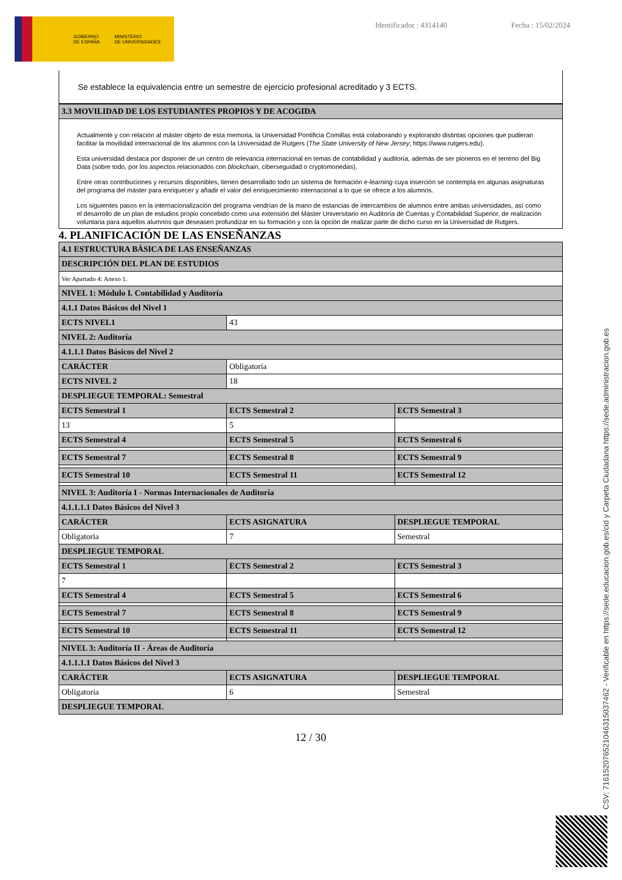GOBIERNO
DE ESPAÑA MINISTERIO
DE UNIVERSIDADES
Identificador : 4314140 Fecha : 15/02/2024
Se establece la equivalencia entre un semestre de ejercicio profesional acreditado y 3 ECTS.
| 3.3 MOVILIDAD DE LOS ESTUDIANTES PROPIOS Y DE ACOGIDA |
Actualmente y con relación al máster objeto de esta memoria, la Universidad Pontificia Comillas está colaborando y explorando distintas opciones que pudieran facilitar la movilidad internacional de los alumnos con la Universidad de Rutgers (The State University of New Jersey; https://www.rutgers.edu).
Esta universidad destaca por disponer de un centro de relevancia internacional en temas de contabilidad y auditoría, además de ser pioneros en el terreno del Big Data (sobre todo, por los aspectos relacionados con blockchain, ciberseguidad o cryptomonedas).
Entre otras contribuciones y recursos disponibles, tienen desarrollado todo un sistema de formación e-learning cuya inserción se contempla en algunas asignaturas del programa del máster para enriquecer y añadir el valor del enriquecimiento internacional a lo que se ofrece a los alumnos.
Los siguientes pasos en la internacionalización del programa vendrían de la mano de estancias de intercambios de alumnos entre ambas universidades, así como el desarrollo de un plan de estudios propio concebido como una extensión del Máster Universitario en Auditoría de Cuentas y Contabilidad Superior, de realización voluntaria para aquellos alumnos que deseasen profundizar en su formación y con la opción de realizar parte de dicho curso en la Universidad de Rutgers.
4. PLANIFICACIÓN DE LAS ENSEÑANZAS
| 4.1 ESTRUCTURA BÁSICA DE LAS ENSEÑANZAS | | |
| DESCRIPCIÓN DEL PLAN DE ESTUDIOS | | |
| Ver Apartado 4: Anexo 1. | | |
| NIVEL 1: Módulo I. Contabilidad y Auditoría | | |
| 4.1.1 Datos Básicos del Nivel 1 | | |
| ECTS NIVEL1 | 43 | |
| NIVEL 2: Auditoría | | |
| 4.1.1.1 Datos Básicos del Nivel 2 | | |
| CARÁCTER | Obligatoria | |
| ECTS NIVEL 2 | 18 | |
| DESPLIEGUE TEMPORAL: Semestral | | |
| ECTS Semestral 1 | ECTS Semestral 2 | ECTS Semestral 3 |
| 13 | 5 | |
| ECTS Semestral 4 | ECTS Semestral 5 | ECTS Semestral 6 |
| ECTS Semestral 7 | ECTS Semestral 8 | ECTS Semestral 9 |
| ECTS Semestral 10 | ECTS Semestral 11 | ECTS Semestral 12 |
| NIVEL 3: Auditoría I - Normas Internacionales de Auditoría | | |
| 4.1.1.1.1 Datos Básicos del Nivel 3 | | |
| CARÁCTER | ECTS ASIGNATURA | DESPLIEGUE TEMPORAL |
| Obligatoria | 7 | Semestral |
| DESPLIEGUE TEMPORAL | | |
| ECTS Semestral 1 | ECTS Semestral 2 | ECTS Semestral 3 |
| 7 | | |
| ECTS Semestral 4 | ECTS Semestral 5 | ECTS Semestral 6 |
| ECTS Semestral 7 | ECTS Semestral 8 | ECTS Semestral 9 |
| ECTS Semestral 10 | ECTS Semestral 11 | ECTS Semestral 12 |
| NIVEL 3: Auditoría II - Áreas de Auditoría | | |
| 4.1.1.1.1 Datos Básicos del Nivel 3 | | |
| CARÁCTER | ECTS ASIGNATURA | DESPLIEGUE TEMPORAL |
| Obligatoria | 6 | Semestral |
| DESPLIEGUE TEMPORAL | | |
12 / 30
CSV: 716152076521046315037462 - Verificable en https://sede.educacion.gob.es/cid y Carpeta Ciudadana https://sede.administracion.gob.es